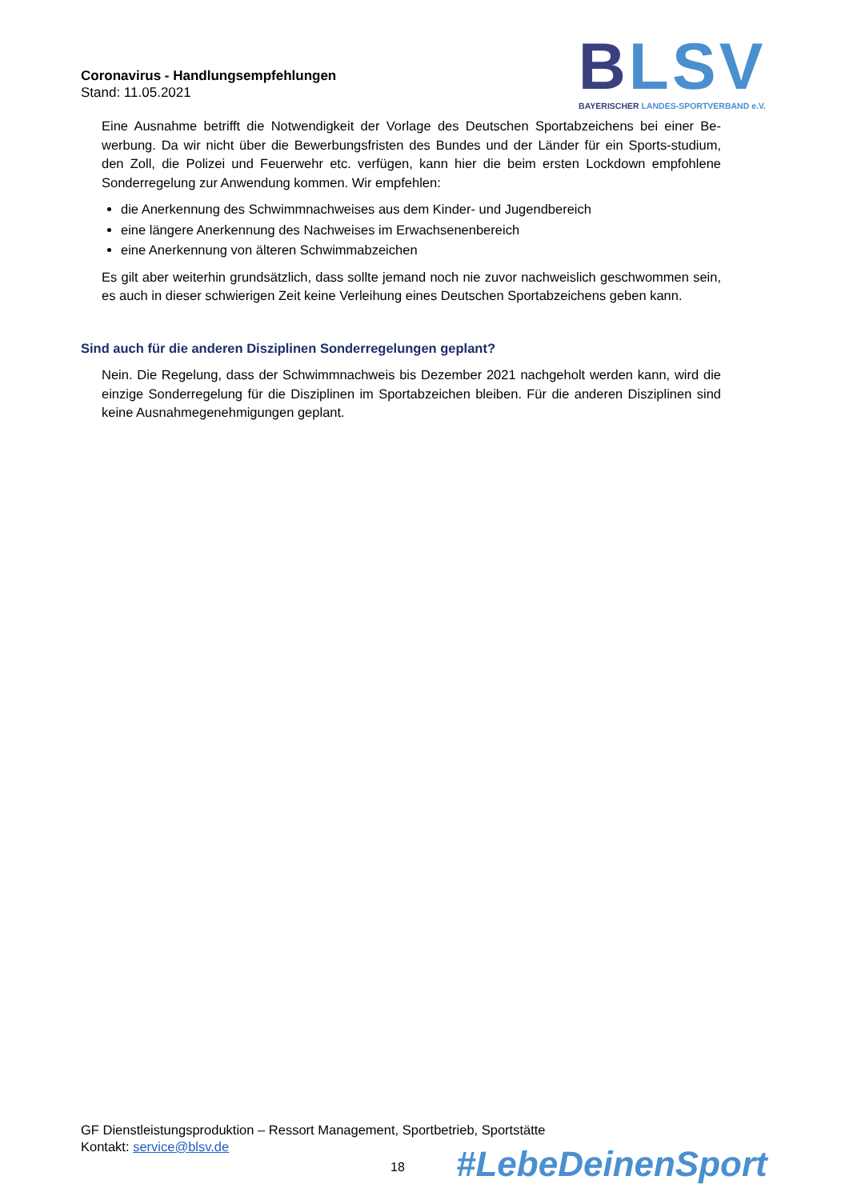BLSV
BAYERISCHER LANDES-SPORTVERBAND e.V.
Coronavirus - Handlungsempfehlungen
Stand: 11.05.2021
Eine Ausnahme betrifft die Notwendigkeit der Vorlage des Deutschen Sportabzeichens bei einer Be-werbung. Da wir nicht über die Bewerbungsfristen des Bundes und der Länder für ein Sports-studium, den Zoll, die Polizei und Feuerwehr etc. verfügen, kann hier die beim ersten Lockdown empfohlene Sonderregelung zur Anwendung kommen. Wir empfehlen:
die Anerkennung des Schwimmnachweises aus dem Kinder- und Jugendbereich
eine längere Anerkennung des Nachweises im Erwachsenenbereich
eine Anerkennung von älteren Schwimmabzeichen
Es gilt aber weiterhin grundsätzlich, dass sollte jemand noch nie zuvor nachweislich geschwommen sein, es auch in dieser schwierigen Zeit keine Verleihung eines Deutschen Sportabzeichens geben kann.
Sind auch für die anderen Disziplinen Sonderregelungen geplant?
Nein. Die Regelung, dass der Schwimmnachweis bis Dezember 2021 nachgeholt werden kann, wird die einzige Sonderregelung für die Disziplinen im Sportabzeichen bleiben. Für die anderen Disziplinen sind keine Ausnahmegenehmigungen geplant.
GF Dienstleistungsproduktion – Ressort Management, Sportbetrieb, Sportstätte
Kontakt: service@blsv.de
18 #LebeDeinenSport